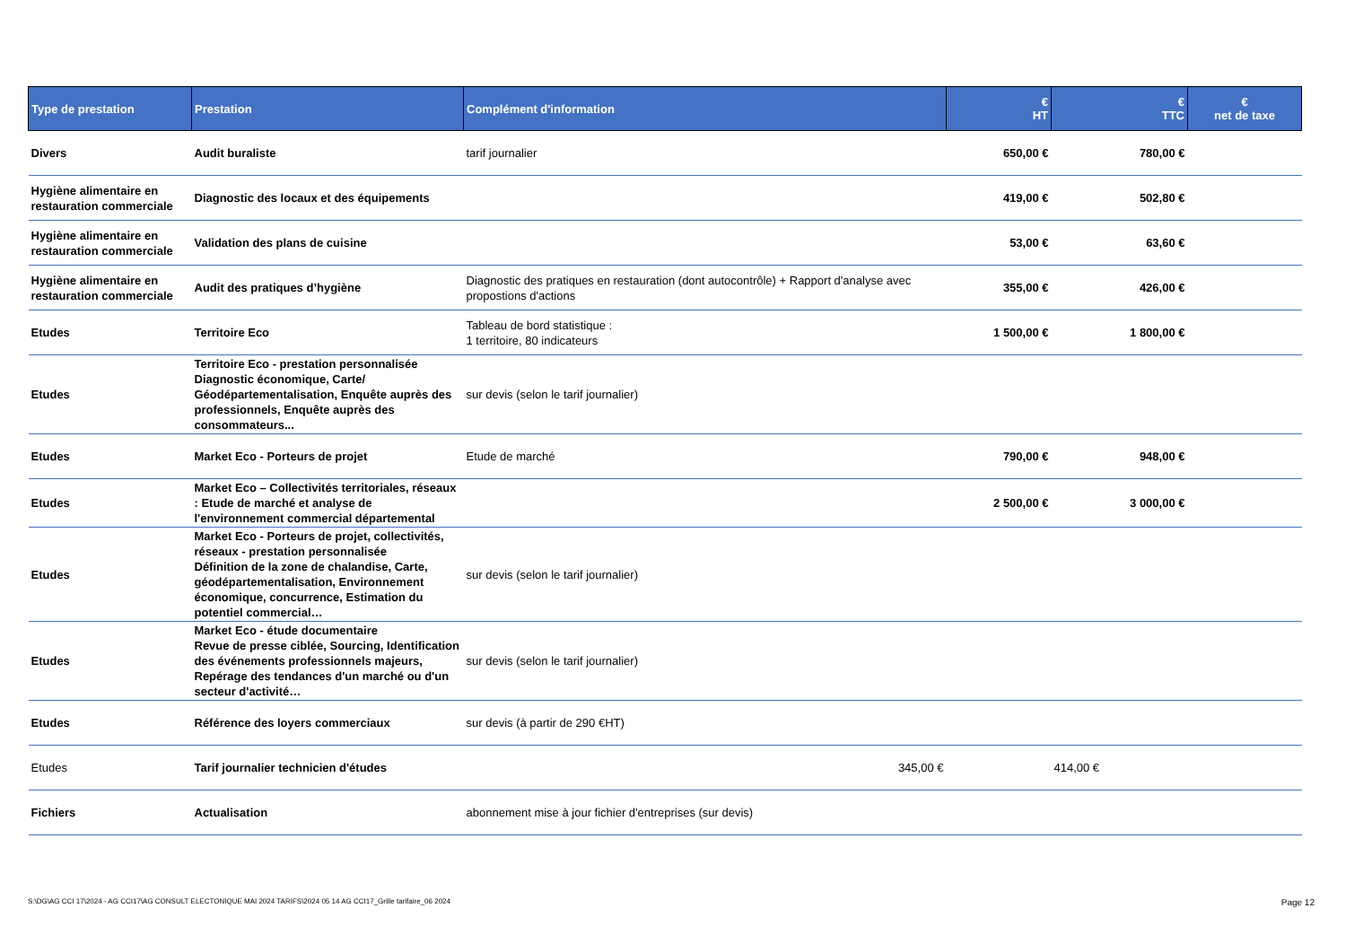| Type de prestation | Prestation | Complément d'information | € HT | € TTC | € net de taxe |
| --- | --- | --- | --- | --- | --- |
| Divers | Audit buraliste | tarif journalier | 650,00 € | 780,00 € | |
| Hygiène alimentaire en restauration commerciale | Diagnostic des locaux et des équipements | | 419,00 € | 502,80 € | |
| Hygiène alimentaire en restauration commerciale | Validation des plans de cuisine | | 53,00 € | 63,60 € | |
| Hygiène alimentaire en restauration commerciale | Audit des pratiques d’hygiène | Diagnostic des pratiques en restauration (dont autocontrôle) + Rapport d'analyse avec propostions d'actions | 355,00 € | 426,00 € | |
| Etudes | Territoire Eco | Tableau de bord statistique : 1 territoire, 80 indicateurs | 1 500,00 € | 1 800,00 € | |
| Etudes | Territoire Eco - prestation personnalisée Diagnostic économique, Carte/ Géodépartementalisation, Enquête auprès des professionnels, Enquête auprès des consommateurs... | sur devis (selon le tarif journalier) | | | |
| Etudes | Market Eco - Porteurs de projet | Etude de marché | 790,00 € | 948,00 € | |
| Etudes | Market Eco – Collectivités territoriales, réseaux : Etude de marché et analyse de l'environnement commercial départemental | | 2 500,00 € | 3 000,00 € | |
| Etudes | Market Eco - Porteurs de projet, collectivités, réseaux - prestation personnalisée Définition de la zone de chalandise, Carte, géodépartementalisation, Environnement économique, concurrence, Estimation du potentiel commercial… | sur devis (selon le tarif journalier) | | | |
| Etudes | Market Eco - étude documentaire Revue de presse ciblée, Sourcing, Identification des événements professionnels majeurs, Repérage des tendances d'un marché ou d'un secteur d'activité… | sur devis (selon le tarif journalier) | | | |
| Etudes | Référence des loyers commerciaux | sur devis (à partir de 290 €HT) | | | |
| Etudes | Tarif journalier technicien d'études | 345,00 € | | 414,00 € | |
| Fichiers | Actualisation | abonnement mise à jour fichier d'entreprises (sur devis) | | | |
S:\DG\AG CCI 17\2024 - AG CCI17\AG CONSULT ELECTONIQUE MAI 2024 TARIFS\2024 05 14 AG CCI17_Grille tarifaire_06 2024
Page 12